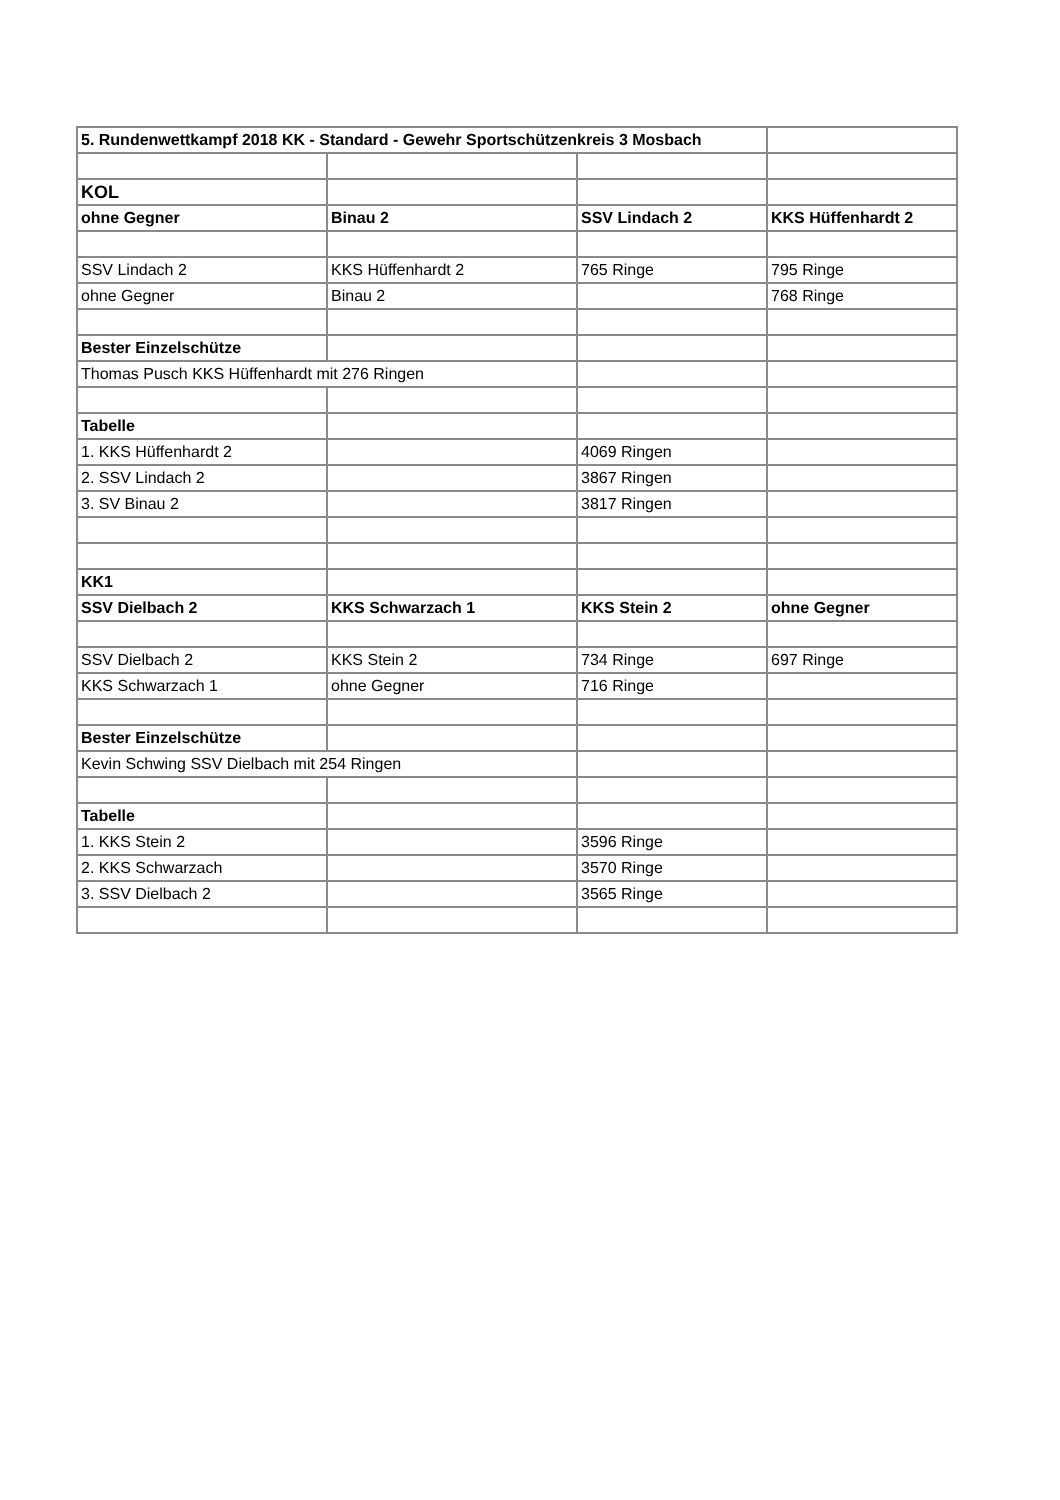| 5. Rundenwettkampf 2018 KK - Standard - Gewehr Sportschützenkreis 3 Mosbach | | | |
| KOL | | | |
| ohne Gegner | Binau 2 | SSV Lindach 2 | KKS Hüffenhardt 2 |
| SSV Lindach 2 | KKS Hüffenhardt 2 | 765 Ringe | 795 Ringe |
| ohne Gegner | Binau 2 | | 768 Ringe |
| Bester Einzelschütze | | | |
| Thomas Pusch KKS Hüffenhardt mit 276 Ringen | | | |
| Tabelle | | | |
| 1. KKS Hüffenhardt 2 | | 4069 Ringen | |
| 2. SSV Lindach 2 | | 3867 Ringen | |
| 3. SV Binau 2 | | 3817 Ringen | |
| KK1 | | | |
| SSV Dielbach 2 | KKS Schwarzach 1 | KKS Stein 2 | ohne Gegner |
| SSV Dielbach 2 | KKS Stein 2 | 734 Ringe | 697 Ringe |
| KKS Schwarzach 1 | ohne Gegner | 716 Ringe | |
| Bester Einzelschütze | | | |
| Kevin Schwing SSV Dielbach mit 254 Ringen | | | |
| Tabelle | | | |
| 1. KKS Stein 2 | | 3596 Ringe | |
| 2. KKS Schwarzach | | 3570 Ringe | |
| 3. SSV Dielbach 2 | | 3565 Ringe | |